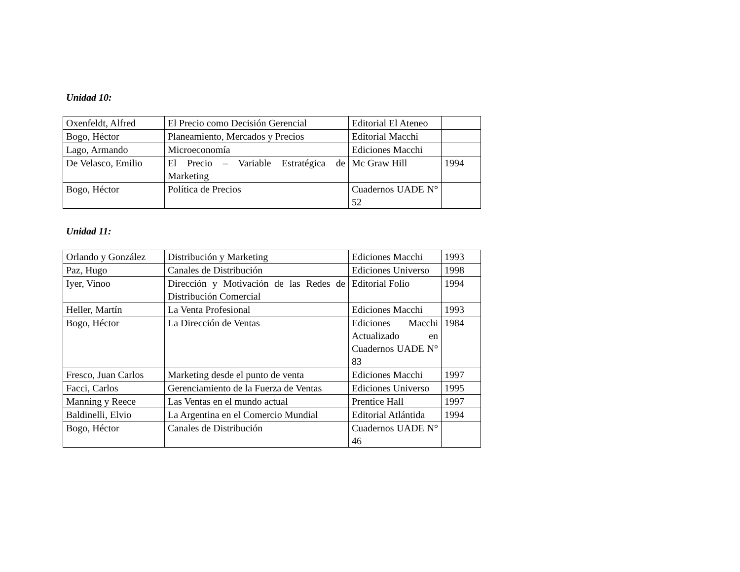Unidad 10:
| Oxenfeldt, Alfred | El Precio como Decisión Gerencial | Editorial El Ateneo | |
| Bogo, Héctor | Planeamiento, Mercados y Precios | Editorial Macchi | |
| Lago, Armando | Microeconomía | Ediciones Macchi | |
| De Velasco, Emilio | El Precio – Variable Estratégica de Marketing | Mc Graw Hill | 1994 |
| Bogo, Héctor | Política de Precios | Cuadernos UADE N° 52 | |
Unidad 11:
| Orlando y González | Distribución y Marketing | Ediciones Macchi | 1993 |
| Paz, Hugo | Canales de Distribución | Ediciones Universo | 1998 |
| Iyer, Vinoo | Dirección y Motivación de las Redes de Distribución Comercial | Editorial Folio | 1994 |
| Heller, Martín | La Venta Profesional | Ediciones Macchi | 1993 |
| Bogo, Héctor | La Dirección de Ventas | Ediciones Macchi Actualizado en Cuadernos UADE N° 83 | 1984 |
| Fresco, Juan Carlos | Marketing desde el punto de venta | Ediciones Macchi | 1997 |
| Facci, Carlos | Gerenciamiento de la Fuerza de Ventas | Ediciones Universo | 1995 |
| Manning y Reece | Las Ventas en el mundo actual | Prentice Hall | 1997 |
| Baldinelli, Elvio | La Argentina en el Comercio Mundial | Editorial Atlántida | 1994 |
| Bogo, Héctor | Canales de Distribución | Cuadernos UADE N° 46 | |